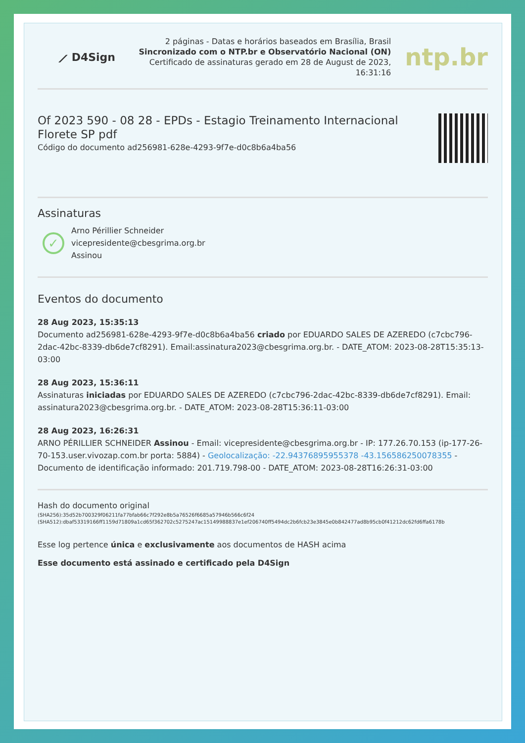⟋ D4Sign
2 páginas - Datas e horários baseados em Brasília, Brasil
Sincronizado com o NTP.br e Observatório Nacional (ON)
Certificado de assinaturas gerado em 28 de August de 2023, 16:31:16
ntp.br
Of 2023 590 - 08 28 - EPDs - Estagio Treinamento Internacional
Florete SP pdf
Código do documento ad256981-628e-4293-9f7e-d0c8b6a4ba56
Assinaturas
✓
Arno Périllier Schneider
vicepresidente@cbesgrima.org.br
Assinou
Eventos do documento
28 Aug 2023, 15:35:13
Documento ad256981-628e-4293-9f7e-d0c8b6a4ba56 criado por EDUARDO SALES DE AZEREDO (c7cbc796-2dac-42bc-8339-db6de7cf8291). Email:assinatura2023@cbesgrima.org.br. - DATE_ATOM: 2023-08-28T15:35:13-03:00
28 Aug 2023, 15:36:11
Assinaturas iniciadas por EDUARDO SALES DE AZEREDO (c7cbc796-2dac-42bc-8339-db6de7cf8291). Email: assinatura2023@cbesgrima.org.br. - DATE_ATOM: 2023-08-28T15:36:11-03:00
28 Aug 2023, 16:26:31
ARNO PÉRILLIER SCHNEIDER Assinou - Email: vicepresidente@cbesgrima.org.br - IP: 177.26.70.153 (ip-177-26-70-153.user.vivozap.com.br porta: 5884) - Geolocalização: -22.94376895955378 -43.156586250078355 - Documento de identificação informado: 201.719.798-00 - DATE_ATOM: 2023-08-28T16:26:31-03:00
Hash do documento original
(SHA256):35d52b700329f06211fa77bfab66c7f292e8b5a76526f6685a57946b566c6f24
(SHA512):dbaf53319166ff1159d71809a1cd65f362702c5275247ac15149988837e1ef206740ff5494dc2b6fcb23e3845e0b842477ad8b95cb0f41212dc62fd6ffa6178b
Esse log pertence única e exclusivamente aos documentos de HASH acima
Esse documento está assinado e certificado pela D4Sign